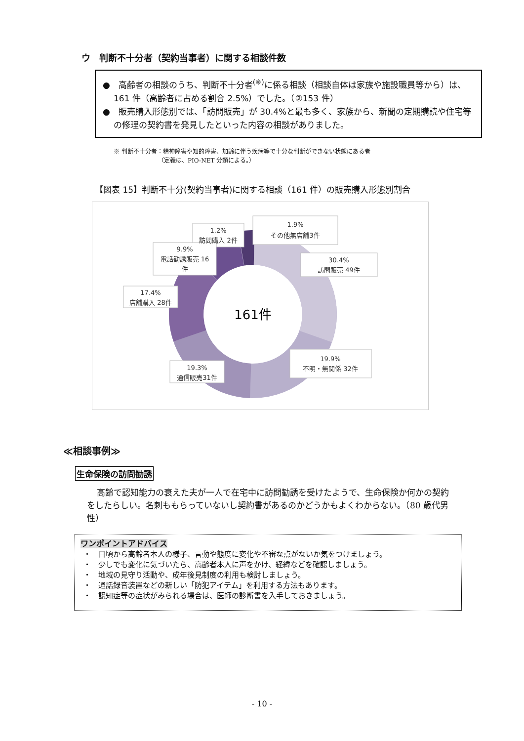ウ　判断不十分者（契約当事者）に関する相談件数
●　高齢者の相談のうち、判断不十分者<sup>(※)</sup>に係る相談（相談自体は家族や施設職員等から）は、161 件（高齢者に占める割合 2.5%）でした。（②153 件）
●　販売購入形態別では、「訪問販売」が 30.4%と最も多く、家族から、新聞の定期購読や住宅等の修理の契約書を発見したといった内容の相談がありました。
※ 判断不十分者：精神障害や知的障害、加齢に伴う疾病等で十分な判断ができない状態にある者
　　　　　　　　（定義は、PIO-NET 分類による。）
【図表 15】判断不十分(契約当事者)に関する相談（161 件）の販売購入形態別割合
161件
1.9%
その他無店舗3件
1.2%
訪問購入 2件
9.9%
電話勧誘販売 16
件
30.4%
訪問販売 49件
17.4%
店舗購入 28件
19.9%
不明・無関係 32件
19.3%
通信販売31件
≪相談事例≫
生命保険の訪問勧誘
高齢で認知能力の衰えた夫が一人で在宅中に訪問勧誘を受けたようで、生命保険か何かの契約をしたらしい。名刺ももらっていないし契約書があるのかどうかもよくわからない。（80 歳代男性）
ワンポイントアドバイス
・　日頃から高齢者本人の様子、言動や態度に変化や不審な点がないか気をつけましょう。
・　少しでも変化に気づいたら、高齢者本人に声をかけ、経緯などを確認しましょう。
・　地域の見守り活動や、成年後見制度の利用も検討しましょう。
・　通話録音装置などの新しい「防犯アイテム」を利用する方法もあります。
・　認知症等の症状がみられる場合は、医師の診断書を入手しておきましょう。
- 10 -